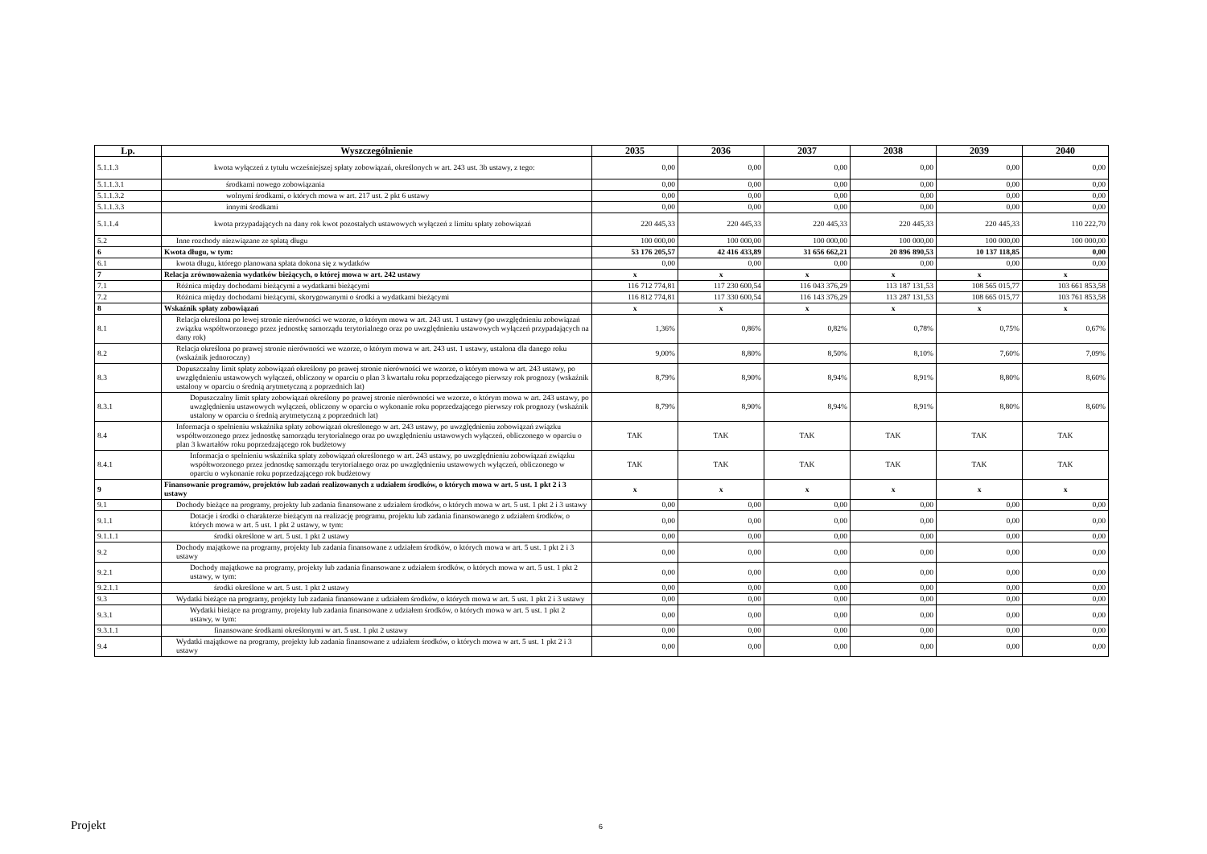| Lp. | Wyszczególnienie | 2035 | 2036 | 2037 | 2038 | 2039 | 2040 |
| --- | --- | --- | --- | --- | --- | --- | --- |
| 5.1.1.3 | kwota wyłączeń z tytułu wcześniejszej spłaty zobowiązań, określonych w art. 243 ust. 3b ustawy, z tego: | 0,00 | 0,00 | 0,00 | 0,00 | 0,00 | 0,00 |
| 5.1.1.3.1 | środkami nowego zobowiązania | 0,00 | 0,00 | 0,00 | 0,00 | 0,00 | 0,00 |
| 5.1.1.3.2 | wolnymi środkami, o których mowa w art. 217 ust. 2 pkt 6 ustawy | 0,00 | 0,00 | 0,00 | 0,00 | 0,00 | 0,00 |
| 5.1.1.3.3 | innymi środkami | 0,00 | 0,00 | 0,00 | 0,00 | 0,00 | 0,00 |
| 5.1.1.4 | kwota przypadających na dany rok kwot pozostałych ustawowych wyłączeń z limitu spłaty zobowiązań | 220 445,33 | 220 445,33 | 220 445,33 | 220 445,33 | 220 445,33 | 110 222,70 |
| 5.2 | Inne rozchody niezwiązane ze spłatą długu | 100 000,00 | 100 000,00 | 100 000,00 | 100 000,00 | 100 000,00 | 100 000,00 |
| 6 | Kwota długu, w tym: | 53 176 205,57 | 42 416 433,89 | 31 656 662,21 | 20 896 890,53 | 10 137 118,85 | 0,00 |
| 6.1 | kwota długu, którego planowana spłata dokona się z wydatków | 0,00 | 0,00 | 0,00 | 0,00 | 0,00 | 0,00 |
| 7 | Relacja zrównoważenia wydatków bieżących, o której mowa w art. 242 ustawy | x | x | x | x | x | x |
| 7.1 | Różnica między dochodami bieżącymi a wydatkami bieżącymi | 116 712 774,81 | 117 230 600,54 | 116 043 376,29 | 113 187 131,53 | 108 565 015,77 | 103 661 853,58 |
| 7.2 | Różnica między dochodami bieżącymi, skorygowanymi o środki a wydatkami bieżącymi | 116 812 774,81 | 117 330 600,54 | 116 143 376,29 | 113 287 131,53 | 108 665 015,77 | 103 761 853,58 |
| 8 | Wskaźnik spłaty zobowiązań | x | x | x | x | x | x |
| 8.1 | Relacja określona po lewej stronie nierówności we wzorze, o którym mowa w art. 243 ust. 1 ustawy (po uwzględnieniu zobowiązań związku współtworzonego przez jednostkę samorządu terytorialnego oraz po uwzględnieniu ustawowych wyłączeń przypadających na dany rok) | 1,36% | 0,86% | 0,82% | 0,78% | 0,75% | 0,67% |
| 8.2 | Relacja określona po prawej stronie nierówności we wzorze, o którym mowa w art. 243 ust. 1 ustawy, ustalona dla danego roku (wskaźnik jednoroczny) | 9,00% | 8,80% | 8,50% | 8,10% | 7,60% | 7,09% |
| 8.3 | Dopuszczalny limit spłaty zobowiązań określony po prawej stronie nierówności we wzorze, o którym mowa w art. 243 ustawy, po uwzględnieniu ustawowych wyłączeń, obliczony w oparciu o plan 3 kwartału roku poprzedzającego pierwszy rok prognozy (wskaźnik ustalony w oparciu o średnią arytmetyczną z poprzednich lat) | 8,79% | 8,90% | 8,94% | 8,91% | 8,80% | 8,60% |
| 8.3.1 | Dopuszczalny limit spłaty zobowiązań określony po prawej stronie nierówności we wzorze, o którym mowa w art. 243 ustawy, po uwzględnieniu ustawowych wyłączeń, obliczony w oparciu o wykonanie roku poprzedzającego pierwszy rok prognozy (wskaźnik ustalony w oparciu o średnią arytmetyczną z poprzednich lat) | 8,79% | 8,90% | 8,94% | 8,91% | 8,80% | 8,60% |
| 8.4 | Informacja o spełnieniu wskaźnika spłaty zobowiązań określonego w art. 243 ustawy, po uwzględnieniu zobowiązań związku współtworzonego przez jednostkę samorządu terytorialnego oraz po uwzględnieniu ustawowych wyłączeń, obliczonego w oparciu o plan 3 kwartałów roku poprzedzającego rok budżetowy | TAK | TAK | TAK | TAK | TAK | TAK |
| 8.4.1 | Informacja o spełnieniu wskaźnika spłaty zobowiązań określonego w art. 243 ustawy, po uwzględnieniu zobowiązań związku współtworzonego przez jednostkę samorządu terytorialnego oraz po uwzględnieniu ustawowych wyłączeń, obliczonego w oparciu o wykonanie roku poprzedzającego rok budżetowy | TAK | TAK | TAK | TAK | TAK | TAK |
| 9 | Finansowanie programów, projektów lub zadań realizowanych z udziałem środków, o których mowa w art. 5 ust. 1 pkt 2 i 3 ustawy | x | x | x | x | x | x |
| 9.1 | Dochody bieżące na programy, projekty lub zadania finansowane z udziałem środków, o których mowa w art. 5 ust. 1 pkt 2 i 3 ustawy | 0,00 | 0,00 | 0,00 | 0,00 | 0,00 | 0,00 |
| 9.1.1 | Dotacje i środki o charakterze bieżącym na realizację programu, projektu lub zadania finansowanego z udziałem środków, o których mowa w art. 5 ust. 1 pkt 2 ustawy, w tym: | 0,00 | 0,00 | 0,00 | 0,00 | 0,00 | 0,00 |
| 9.1.1.1 | środki określone w art. 5 ust. 1 pkt 2 ustawy | 0,00 | 0,00 | 0,00 | 0,00 | 0,00 | 0,00 |
| 9.2 | Dochody majątkowe na programy, projekty lub zadania finansowane z udziałem środków, o których mowa w art. 5 ust. 1 pkt 2 i 3 ustawy | 0,00 | 0,00 | 0,00 | 0,00 | 0,00 | 0,00 |
| 9.2.1 | Dochody majątkowe na programy, projekty lub zadania finansowane z udziałem środków, o których mowa w art. 5 ust. 1 pkt 2 ustawy, w tym: | 0,00 | 0,00 | 0,00 | 0,00 | 0,00 | 0,00 |
| 9.2.1.1 | środki określone w art. 5 ust. 1 pkt 2 ustawy | 0,00 | 0,00 | 0,00 | 0,00 | 0,00 | 0,00 |
| 9.3 | Wydatki bieżące na programy, projekty lub zadania finansowane z udziałem środków, o których mowa w art. 5 ust. 1 pkt 2 i 3 ustawy | 0,00 | 0,00 | 0,00 | 0,00 | 0,00 | 0,00 |
| 9.3.1 | Wydatki bieżące na programy, projekty lub zadania finansowane z udziałem środków, o których mowa w art. 5 ust. 1 pkt 2 ustawy, w tym: | 0,00 | 0,00 | 0,00 | 0,00 | 0,00 | 0,00 |
| 9.3.1.1 | finansowane środkami określonymi w art. 5 ust. 1 pkt 2 ustawy | 0,00 | 0,00 | 0,00 | 0,00 | 0,00 | 0,00 |
| 9.4 | Wydatki majątkowe na programy, projekty lub zadania finansowane z udziałem środków, o których mowa w art. 5 ust. 1 pkt 2 i 3 ustawy | 0,00 | 0,00 | 0,00 | 0,00 | 0,00 | 0,00 |
Projekt 6